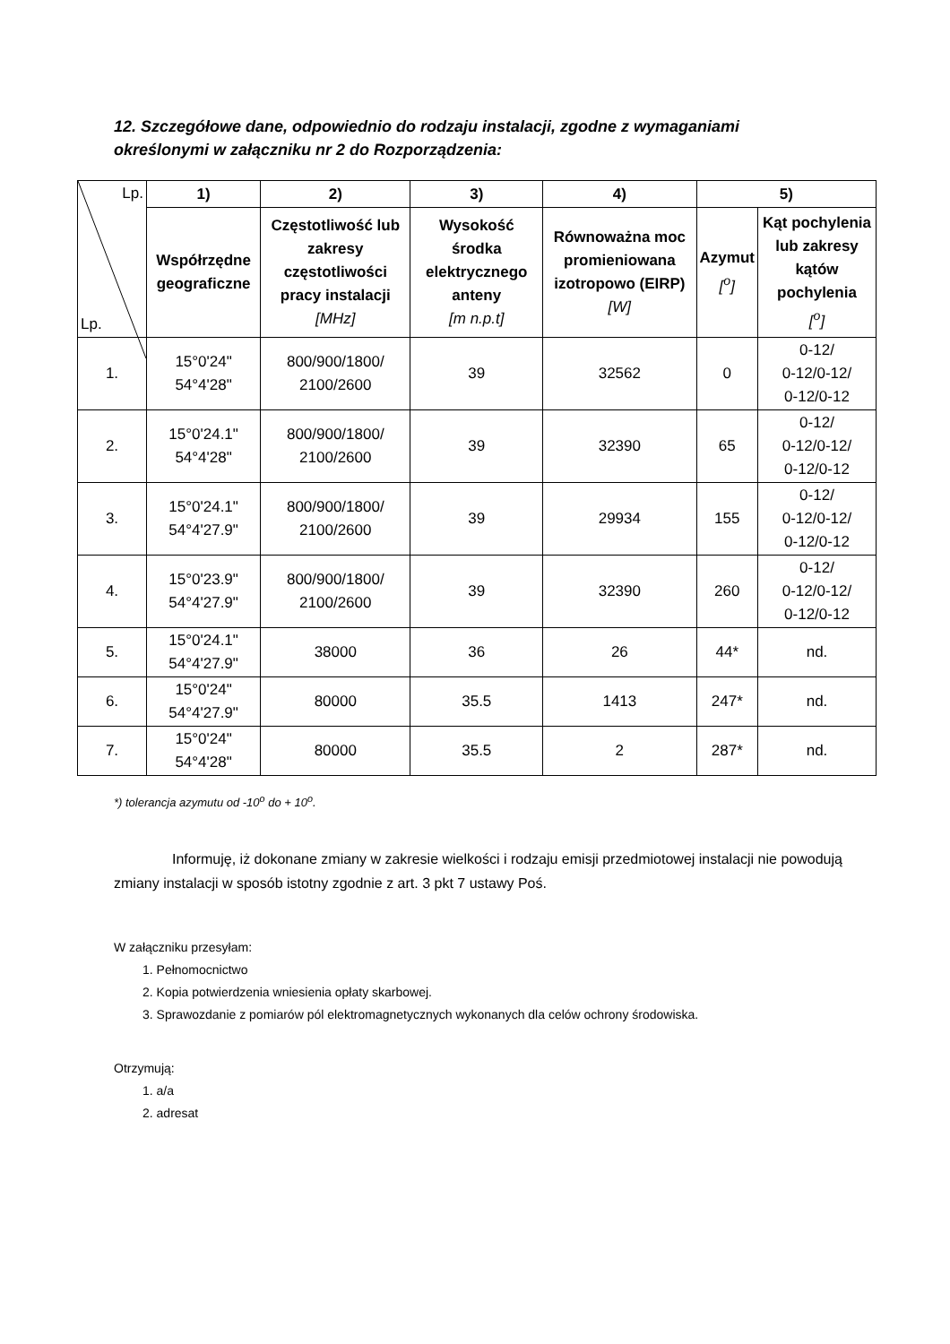12. Szczegółowe dane, odpowiednio do rodzaju instalacji, zgodne z wymaganiami określonymi w załączniku nr 2 do Rozporządzenia:
| Lp. Lp. | 1) | 2) | 3) | 4) | 5) | |
| --- | --- | --- | --- | --- | --- | --- |
| | Współrzędne geograficzne | Częstotliwość lub zakresy częstotliwości pracy instalacji [MHz] | Wysokość środka elektrycznego anteny [m n.p.t] | Równoważna moc promieniowana izotropowo (EIRP) [W] | Azymut [<sup>o</sup>] | Kąt pochylenia lub zakresy kątów pochylenia [<sup>o</sup>] |
| 1. | 15°0'24" 54°4'28" | 800/900/1800/ 2100/2600 | 39 | 32562 | 0 | 0-12/ 0-12/0-12/ 0-12/0-12 |
| 2. | 15°0'24.1" 54°4'28" | 800/900/1800/ 2100/2600 | 39 | 32390 | 65 | 0-12/ 0-12/0-12/ 0-12/0-12 |
| 3. | 15°0'24.1" 54°4'27.9" | 800/900/1800/ 2100/2600 | 39 | 29934 | 155 | 0-12/ 0-12/0-12/ 0-12/0-12 |
| 4. | 15°0'23.9" 54°4'27.9" | 800/900/1800/ 2100/2600 | 39 | 32390 | 260 | 0-12/ 0-12/0-12/ 0-12/0-12 |
| 5. | 15°0'24.1" 54°4'27.9" | 38000 | 36 | 26 | 44* | nd. |
| 6. | 15°0'24" 54°4'27.9" | 80000 | 35.5 | 1413 | 247* | nd. |
| 7. | 15°0'24" 54°4'28" | 80000 | 35.5 | 2 | 287* | nd. |
*) tolerancja azymutu od -10<sup>o</sup> do + 10<sup>o</sup>.
Informuję, iż dokonane zmiany w zakresie wielkości i rodzaju emisji przedmiotowej instalacji nie powodują zmiany instalacji w sposób istotny zgodnie z art. 3 pkt 7 ustawy Poś.
W załączniku przesyłam:
1. Pełnomocnictwo
2. Kopia potwierdzenia wniesienia opłaty skarbowej.
3. Sprawozdanie z pomiarów pól elektromagnetycznych wykonanych dla celów ochrony środowiska.
Otrzymują:
1. a/a
2. adresat